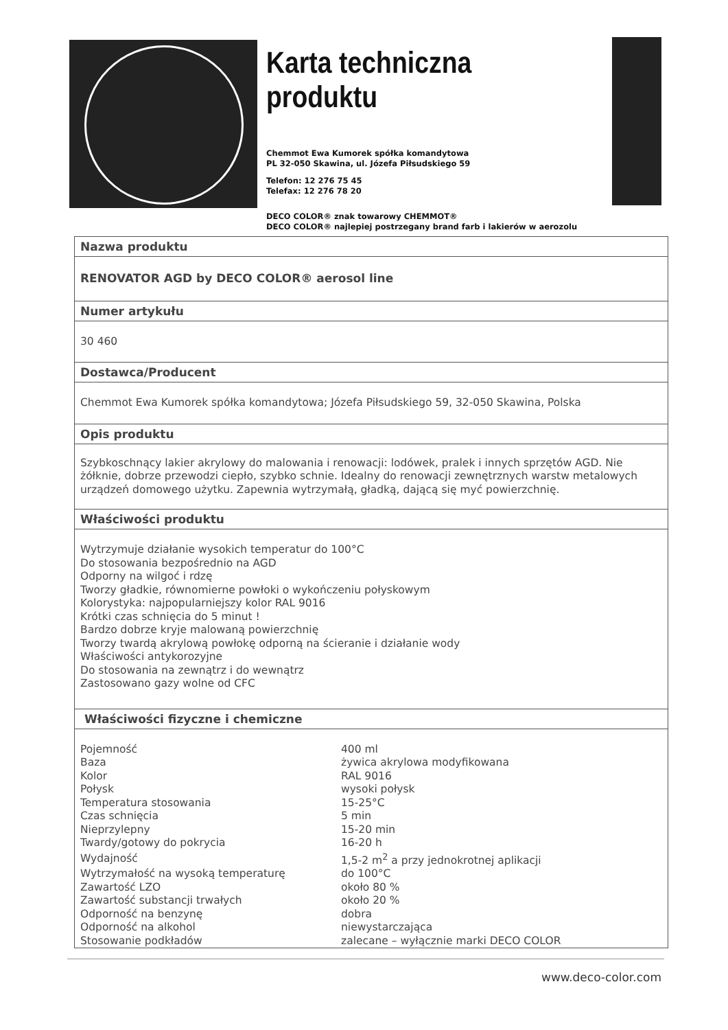Karta techniczna produktu
Chemmot Ewa Kumorek spółka komandytowa
PL 32-050 Skawina, ul. Józefa Piłsudskiego 59
Telefon: 12 276 75 45
Telefax: 12 276 78 20
DECO COLOR® znak towarowy CHEMMOT®
DECO COLOR® najlepiej postrzegany brand farb i lakierów w aerozolu
Nazwa produktu
RENOVATOR AGD by DECO COLOR® aerosol line
Numer artykułu
30 460
Dostawca/Producent
Chemmot Ewa Kumorek spółka komandytowa; Józefa Piłsudskiego 59, 32-050 Skawina, Polska
Opis produktu
Szybkoschnący lakier akrylowy do malowania i renowacji: lodówek, pralek i innych sprzętów AGD. Nie żółknie, dobrze przewodzi ciepło, szybko schnie. Idealny do renowacji zewnętrznych warstw metalowych urządzeń domowego użytku. Zapewnia wytrzymałą, gładką, dającą się myć powierzchnię.
Właściwości produktu
Wytrzymuje działanie wysokich temperatur do 100°C
Do stosowania bezpośrednio na AGD
Odporny na wilgoć i rdzę
Tworzy gładkie, równomierne powłoki o wykończeniu połyskowym
Kolorystyka: najpopularniejszy kolor RAL 9016
Krótki czas schnięcia do 5 minut !
Bardzo dobrze kryje malowaną powierzchnię
Tworzy twardą akrylową powłokę odporną na ścieranie i działanie wody
Właściwości antykorozyjne
Do stosowania na zewnątrz i do wewnątrz
Zastosowano gazy wolne od CFC
Właściwości fizyczne i chemiczne
| Pojemność | 400 ml |
| Baza | żywica akrylowa modyfikowana |
| Kolor | RAL 9016 |
| Połysk | wysoki połysk |
| Temperatura stosowania | 15-25°C |
| Czas schnięcia | 5 min |
| Nieprzylepny | 15-20 min |
| Twardy/gotowy do pokrycia | 16-20 h |
| Wydajność | 1,5-2 m<sup>2</sup> a przy jednokrotnej aplikacji |
| Wytrzymałość na wysoką temperaturę | do 100°C |
| Zawartość LZO | około 80 % |
| Zawartość substancji trwałych | około 20 % |
| Odporność na benzynę | dobra |
| Odporność na alkohol | niewystarczająca |
| Stosowanie podkładów | zalecane – wyłącznie marki DECO COLOR |
www.deco-color.com